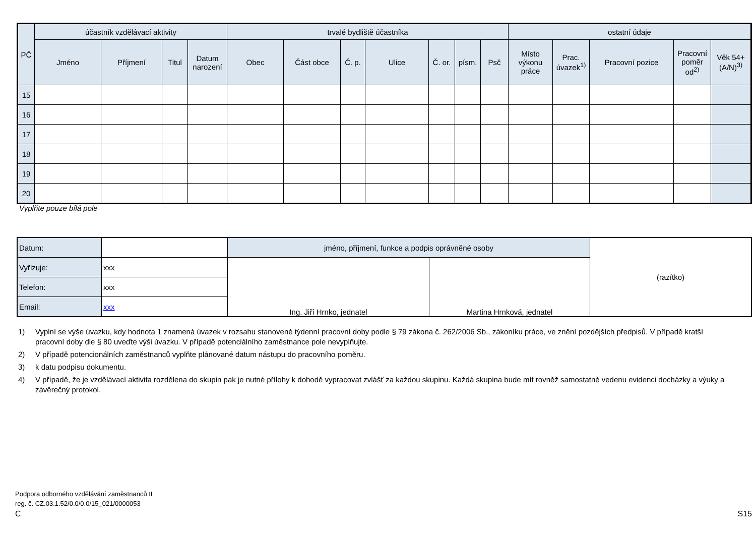| PČ | účastník vzdělávací aktivity | | | | trvalé bydliště účastníka | | | | | | | ostatní údaje | | | | |
| --- | --- | --- | --- | --- | --- | --- | --- | --- | --- | --- | --- | --- | --- | --- | --- | --- |
| | Jméno | Příjmení | Titul | Datum narození | Obec | Část obce | Č. p. | Ulice | Č. or. | písm. | Psč | Místo výkonu práce | Prac. úvazek<sup>1)</sup> | Pracovní pozice | Pracovní poměr od<sup>2)</sup> | Věk 54+ (A/N)<sup>3)</sup> |
| 15 | | | | | | | | | | | | | | | | |
| 16 | | | | | | | | | | | | | | | | |
| 17 | | | | | | | | | | | | | | | | |
| 18 | | | | | | | | | | | | | | | | |
| 19 | | | | | | | | | | | | | | | | |
| 20 | | | | | | | | | | | | | | | | |
Vyplňte pouze bílá pole
| Datum: | | jméno, příjmení, funkce a podpis oprávněné osoby | | (razítko) |
| Vyřizuje: | xxx | Ing. Jiří Hrnko, jednatel | Martina Hrnková, jednatel | |
| Telefon: | xxx | | | |
| Email: | xxx | | | |
1) Vyplní se výše úvazku, kdy hodnota 1 znamená úvazek v rozsahu stanovené týdenní pracovní doby podle § 79 zákona č. 262/2006 Sb., zákoníku práce, ve znění pozdějších předpisů. V případě kratší pracovní doby dle § 80 uveďte výši úvazku. V případě potenciálního zaměstnance pole nevyplňujte.
2) V případě potencionálních zaměstnanců vyplňte plánované datum nástupu do pracovního poměru.
3) k datu podpisu dokumentu.
4) V případě, že je vzdělávací aktivita rozdělena do skupin pak je nutné přílohy k dohodě vypracovat zvlášť za každou skupinu. Každá skupina bude mít rovněž samostatně vedenu evidenci docházky a výuky a závěrečný protokol.
Podpora odborného vzdělávání zaměstnanců II
reg. č. CZ.03.1.52/0.0/0.0/15_021/0000053
C S15